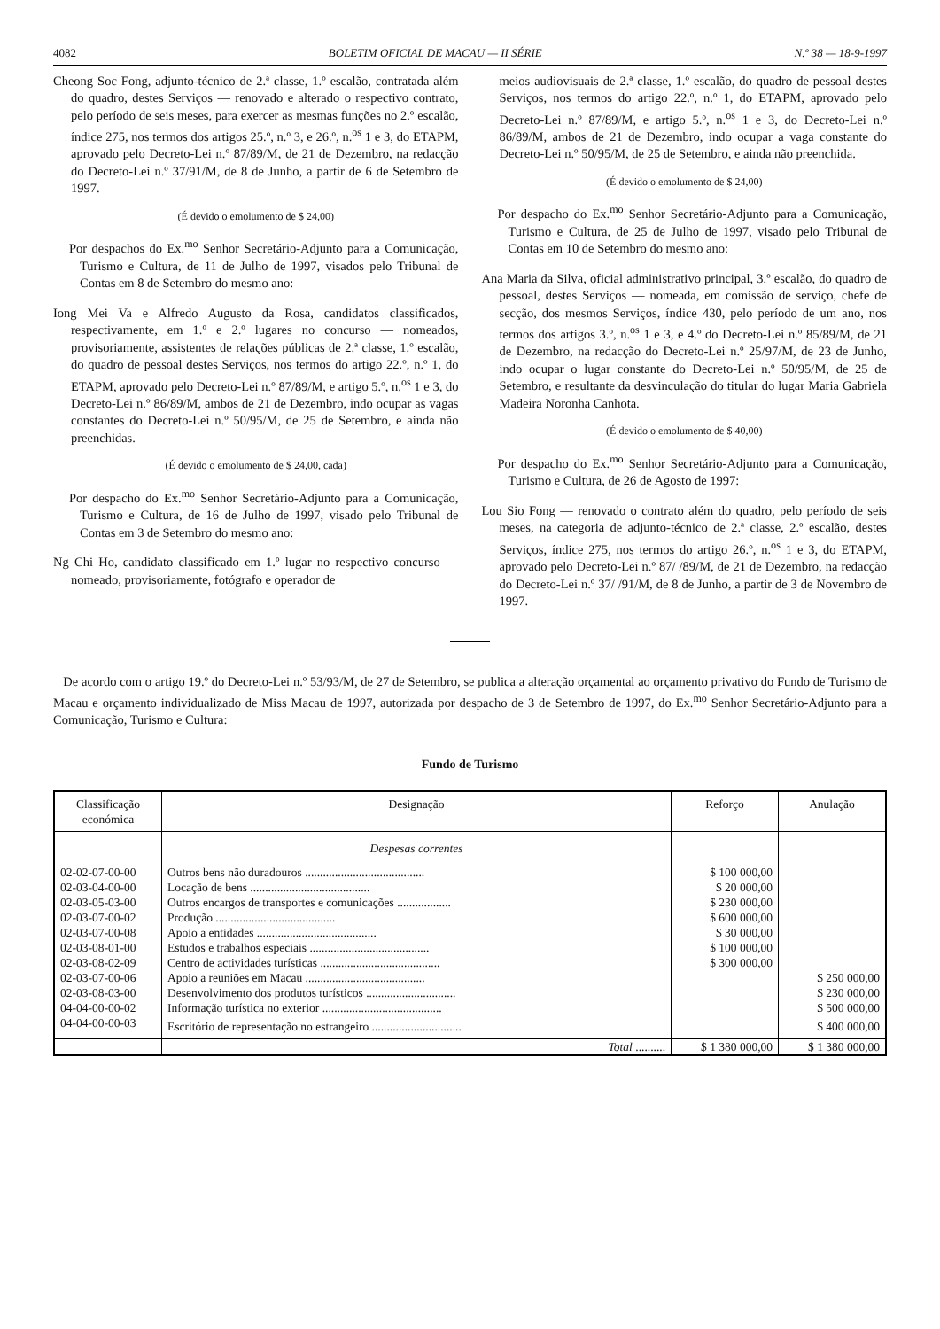4082 BOLETIM OFICIAL DE MACAU — II SÉRIE N.º 38 — 18-9-1997
Cheong Soc Fong, adjunto-técnico de 2.ª classe, 1.º escalão, contratada além do quadro, destes Serviços — renovado e alterado o respectivo contrato, pelo período de seis meses, para exercer as mesmas funções no 2.º escalão, índice 275, nos termos dos artigos 25.º, n.º 3, e 26.º, n.<sup>os</sup> 1 e 3, do ETAPM, aprovado pelo Decreto-Lei n.º 87/89/M, de 21 de Dezembro, na redacção do Decreto-Lei n.º 37/91/M, de 8 de Junho, a partir de 6 de Setembro de 1997.
(É devido o emolumento de $ 24,00)
Por despachos do Ex.<sup>mo</sup> Senhor Secretário-Adjunto para a Comunicação, Turismo e Cultura, de 11 de Julho de 1997, visados pelo Tribunal de Contas em 8 de Setembro do mesmo ano:
Iong Mei Va e Alfredo Augusto da Rosa, candidatos classificados, respectivamente, em 1.º e 2.º lugares no concurso — nomeados, provisoriamente, assistentes de relações públicas de 2.ª classe, 1.º escalão, do quadro de pessoal destes Serviços, nos termos do artigo 22.º, n.º 1, do ETAPM, aprovado pelo Decreto-Lei n.º 87/89/M, e artigo 5.º, n.<sup>os</sup> 1 e 3, do Decreto-Lei n.º 86/89/M, ambos de 21 de Dezembro, indo ocupar as vagas constantes do Decreto-Lei n.º 50/95/M, de 25 de Setembro, e ainda não preenchidas.
(É devido o emolumento de $ 24,00, cada)
Por despacho do Ex.<sup>mo</sup> Senhor Secretário-Adjunto para a Comunicação, Turismo e Cultura, de 16 de Julho de 1997, visado pelo Tribunal de Contas em 3 de Setembro do mesmo ano:
Ng Chi Ho, candidato classificado em 1.º lugar no respectivo concurso — nomeado, provisoriamente, fotógrafo e operador de
meios audiovisuais de 2.ª classe, 1.º escalão, do quadro de pessoal destes Serviços, nos termos do artigo 22.º, n.º 1, do ETAPM, aprovado pelo Decreto-Lei n.º 87/89/M, e artigo 5.º, n.<sup>os</sup> 1 e 3, do Decreto-Lei n.º 86/89/M, ambos de 21 de Dezembro, indo ocupar a vaga constante do Decreto-Lei n.º 50/95/M, de 25 de Setembro, e ainda não preenchida.
(É devido o emolumento de $ 24,00)
Por despacho do Ex.<sup>mo</sup> Senhor Secretário-Adjunto para a Comunicação, Turismo e Cultura, de 25 de Julho de 1997, visado pelo Tribunal de Contas em 10 de Setembro do mesmo ano:
Ana Maria da Silva, oficial administrativo principal, 3.º escalão, do quadro de pessoal, destes Serviços — nomeada, em comissão de serviço, chefe de secção, dos mesmos Serviços, índice 430, pelo período de um ano, nos termos dos artigos 3.º, n.<sup>os</sup> 1 e 3, e 4.º do Decreto-Lei n.º 85/89/M, de 21 de Dezembro, na redacção do Decreto-Lei n.º 25/97/M, de 23 de Junho, indo ocupar o lugar constante do Decreto-Lei n.º 50/95/M, de 25 de Setembro, e resultante da desvinculação do titular do lugar Maria Gabriela Madeira Noronha Canhota.
(É devido o emolumento de $ 40,00)
Por despacho do Ex.<sup>mo</sup> Senhor Secretário-Adjunto para a Comunicação, Turismo e Cultura, de 26 de Agosto de 1997:
Lou Sio Fong — renovado o contrato além do quadro, pelo período de seis meses, na categoria de adjunto-técnico de 2.ª classe, 2.º escalão, destes Serviços, índice 275, nos termos do artigo 26.º, n.<sup>os</sup> 1 e 3, do ETAPM, aprovado pelo Decreto-Lei n.º 87/ /89/M, de 21 de Dezembro, na redacção do Decreto-Lei n.º 37/ /91/M, de 8 de Junho, a partir de 3 de Novembro de 1997.
De acordo com o artigo 19.º do Decreto-Lei n.º 53/93/M, de 27 de Setembro, se publica a alteração orçamental ao orçamento privativo do Fundo de Turismo de Macau e orçamento individualizado de Miss Macau de 1997, autorizada por despacho de 3 de Setembro de 1997, do Ex.<sup>mo</sup> Senhor Secretário-Adjunto para a Comunicação, Turismo e Cultura:
Fundo de Turismo
| Classificação económica | Designação | Reforço | Anulação |
| --- | --- | --- | --- |
| | Despesas correntes | | |
| 02-02-07-00-00 | Outros bens não duradouros ........................................ | $ 100 000,00 | |
| 02-03-04-00-00 | Locação de bens ........................................ | $ 20 000,00 | |
| 02-03-05-03-00 | Outros encargos de transportes e comunicações .................. | $ 230 000,00 | |
| 02-03-07-00-02 | Produção ........................................ | $ 600 000,00 | |
| 02-03-07-00-08 | Apoio a entidades ........................................ | $ 30 000,00 | |
| 02-03-08-01-00 | Estudos e trabalhos especiais ........................................ | $ 100 000,00 | |
| 02-03-08-02-09 | Centro de actividades turísticas ........................................ | $ 300 000,00 | |
| 02-03-07-00-06 | Apoio a reuniões em Macau ........................................ | | $ 250 000,00 |
| 02-03-08-03-00 | Desenvolvimento dos produtos turísticos .............................. | | $ 230 000,00 |
| 04-04-00-00-02 | Informação turística no exterior ........................................ | | $ 500 000,00 |
| 04-04-00-00-03 | Escritório de representação no estrangeiro .............................. | | $ 400 000,00 |
| | Total .......... | $ 1 380 000,00 | $ 1 380 000,00 |